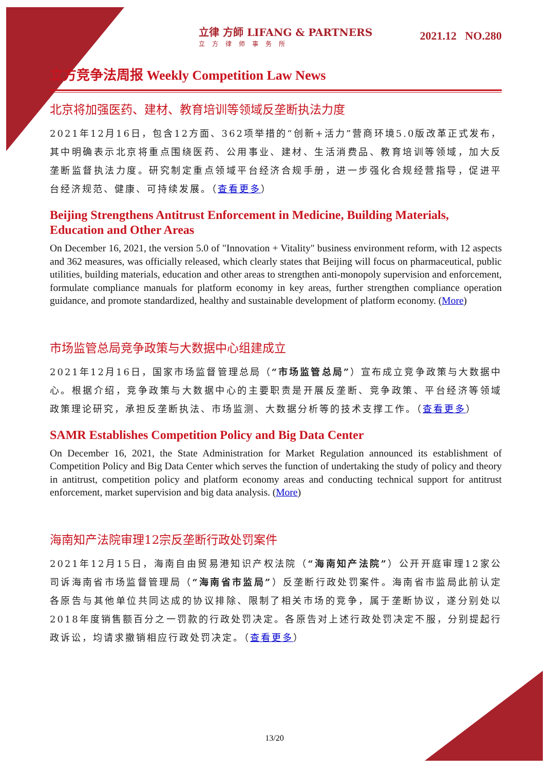立律 方師 LIFANG & PARTNERS
立方律师事务所
2021.12 NO.280
立方竞争法周报 Weekly Competition Law News
北京将加强医药、建材、教育培训等领域反垄断执法力度
2021年12月16日，包含12方面、362项举措的“创新+活力”营商环境5.0版改革正式发布，其中明确表示北京将重点围绕医药、公用事业、建材、生活消费品、教育培训等领域，加大反垄断监督执法力度。研究制定重点领域平台经济合规手册，进一步强化合规经营指导，促进平台经济规范、健康、可持续发展。（查看更多）
Beijing Strengthens Antitrust Enforcement in Medicine, Building Materials, Education and Other Areas
On December 16, 2021, the version 5.0 of "Innovation + Vitality" business environment reform, with 12 aspects and 362 measures, was officially released, which clearly states that Beijing will focus on pharmaceutical, public utilities, building materials, education and other areas to strengthen anti-monopoly supervision and enforcement, formulate compliance manuals for platform economy in key areas, further strengthen compliance operation guidance, and promote standardized, healthy and sustainable development of platform economy. (More)
市场监管总局竞争政策与大数据中心组建成立
2021年12月16日，国家市场监督管理总局（“市场监管总局”）宣布成立竞争政策与大数据中心。根据介绍，竞争政策与大数据中心的主要职责是开展反垄断、竞争政策、平台经济等领域政策理论研究，承担反垄断执法、市场监测、大数据分析等的技术支撑工作。（查看更多）
SAMR Establishes Competition Policy and Big Data Center
On December 16, 2021, the State Administration for Market Regulation announced its establishment of Competition Policy and Big Data Center which serves the function of undertaking the study of policy and theory in antitrust, competition policy and platform economy areas and conducting technical support for antitrust enforcement, market supervision and big data analysis. (More)
海南知产法院审理12宗反垄断行政处罚案件
2021年12月15日，海南自由贸易港知识产权法院（“海南知产法院”）公开开庭审理12家公司诉海南省市场监督管理局（“海南省市监局”）反垄断行政处罚案件。海南省市监局此前认定各原告与其他单位共同达成的协议排除、限制了相关市场的竞争，属于垄断协议，遂分别处以2018年度销售额百分之一罚款的行政处罚决定。各原告对上述行政处罚决定不服，分别提起行政诉讼，均请求撤销相应行政处罚决定。（查看更多）
13/20